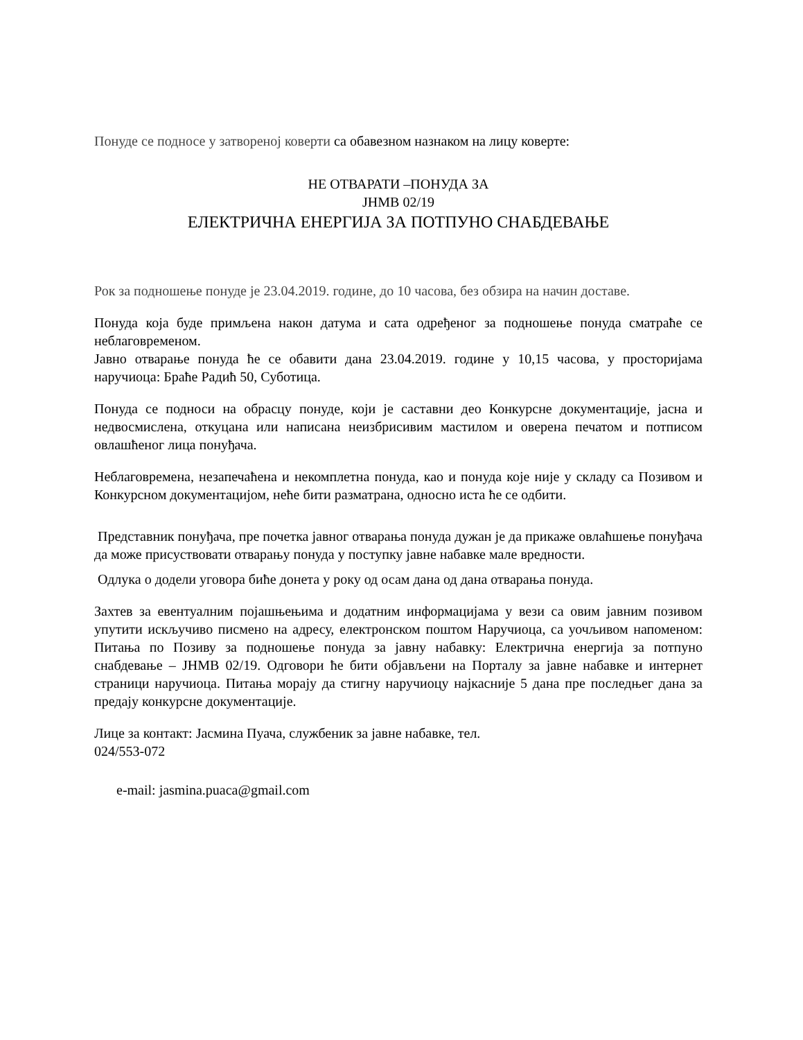Понуде се подносе у затвореној коверти са обавезном назнаком на лицу коверте:
НЕ ОТВАРАТИ –ПОНУДА ЗА
ЈНМВ 02/19
ЕЛЕКТРИЧНА ЕНЕРГИЈА ЗА ПОТПУНО СНАБДЕВАЊЕ
Рок за подношење понуде је 23.04.2019. године, до 10 часова, без обзира на начин доставе.
Понуда која буде примљена након датума и сата одређеног за подношење понуда сматраће се неблаговременом.
Јавно отварање понуда ће се обавити дана 23.04.2019. године у 10,15 часова, у просторијама наручиоца: Браће Радић 50, Суботица.
Понуда се подноси на обрасцу понуде, који је саставни део Конкурсне документације, јасна и недвосмислена, откуцана или написана неизбрисивим мастилом и оверена печатом и потписом овлашћеног лица понуђача.
Неблаговремена, незапечаћена и некомплетна понуда, као и понуда које није у складу са Позивом и Конкурсном документацијом, неће бити разматрана, односно иста ће се одбити.
Представник понуђача, пре почетка јавног отварања понуда дужан је да прикаже овлаћшење понуђача да може присуствовати отварању понуда у поступку јавне набавке мале вредности.
Одлука о додели уговора биће донета у року од осам дана од дана отварања понуда.
Захтев за евентуалним појашњењима и додатним информацијама у вези са овим јавним позивом упутити искључиво писмено на адресу, електронском поштом Наручиоца, са уочљивом напоменом: Питања по Позиву за подношење понуда за јавну набавку: Електрична енергија за потпуно снабдевање – ЈНМВ 02/19. Одговори ће бити објављени на Порталу за јавне набавке и интернет страници наручиоца. Питања морају да стигну наручиоцу најкасније 5 дана пре последњег дана за предају конкурсне документације.
Лице за контакт: Јасмина Пуача, службеник за јавне набавке, тел.
024/553-072
e-mail: jasmina.puaca@gmail.com